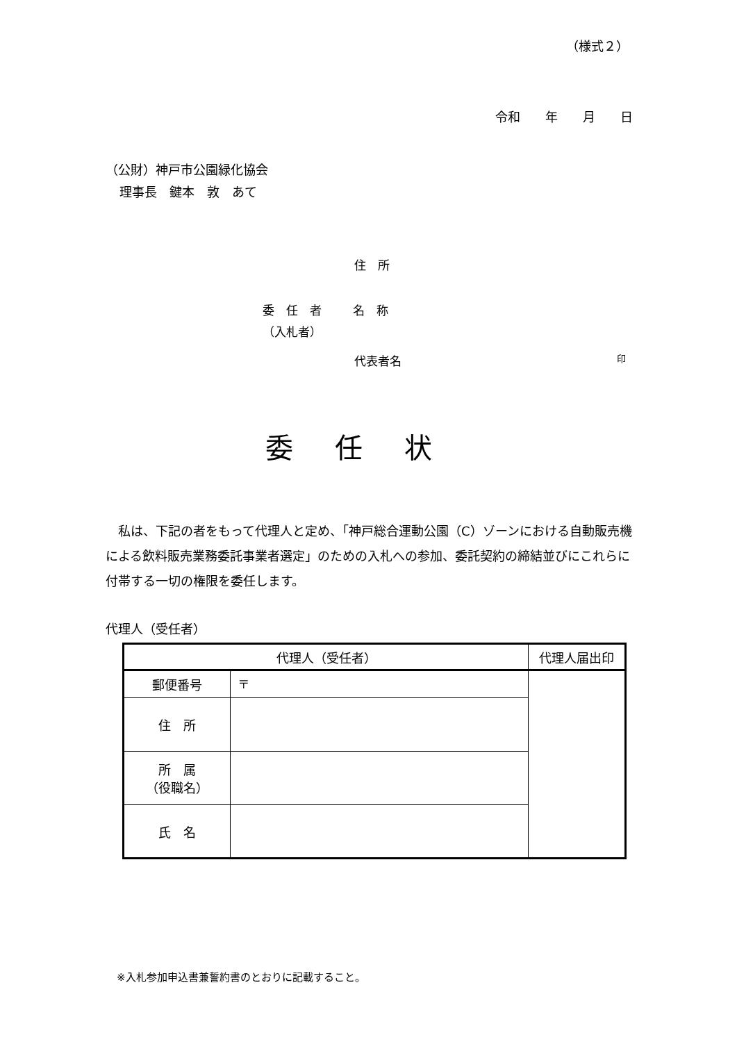（様式２）
令和　　年　　月　　日
（公財）神戸市公園緑化協会
理事長　鍵本　敦　あて
住　所
委　任　者
（入札者）
名　称
代表者名 印
委任状
　私は、下記の者をもって代理人と定め、「神戸総合運動公園（C）ゾーンにおける自動販売機による飲料販売業務委託事業者選定」のための入札への参加、委託契約の締結並びにこれらに付帯する一切の権限を委任します。
代理人（受任者）
| 代理人（受任者） | | 代理人届出印 |
| --- | --- | --- |
| 郵便番号 | 〒 | |
| 住 所 | | |
| 所 属 （役職名） | | |
| 氏 名 | | |
※入札参加申込書兼誓約書のとおりに記載すること。